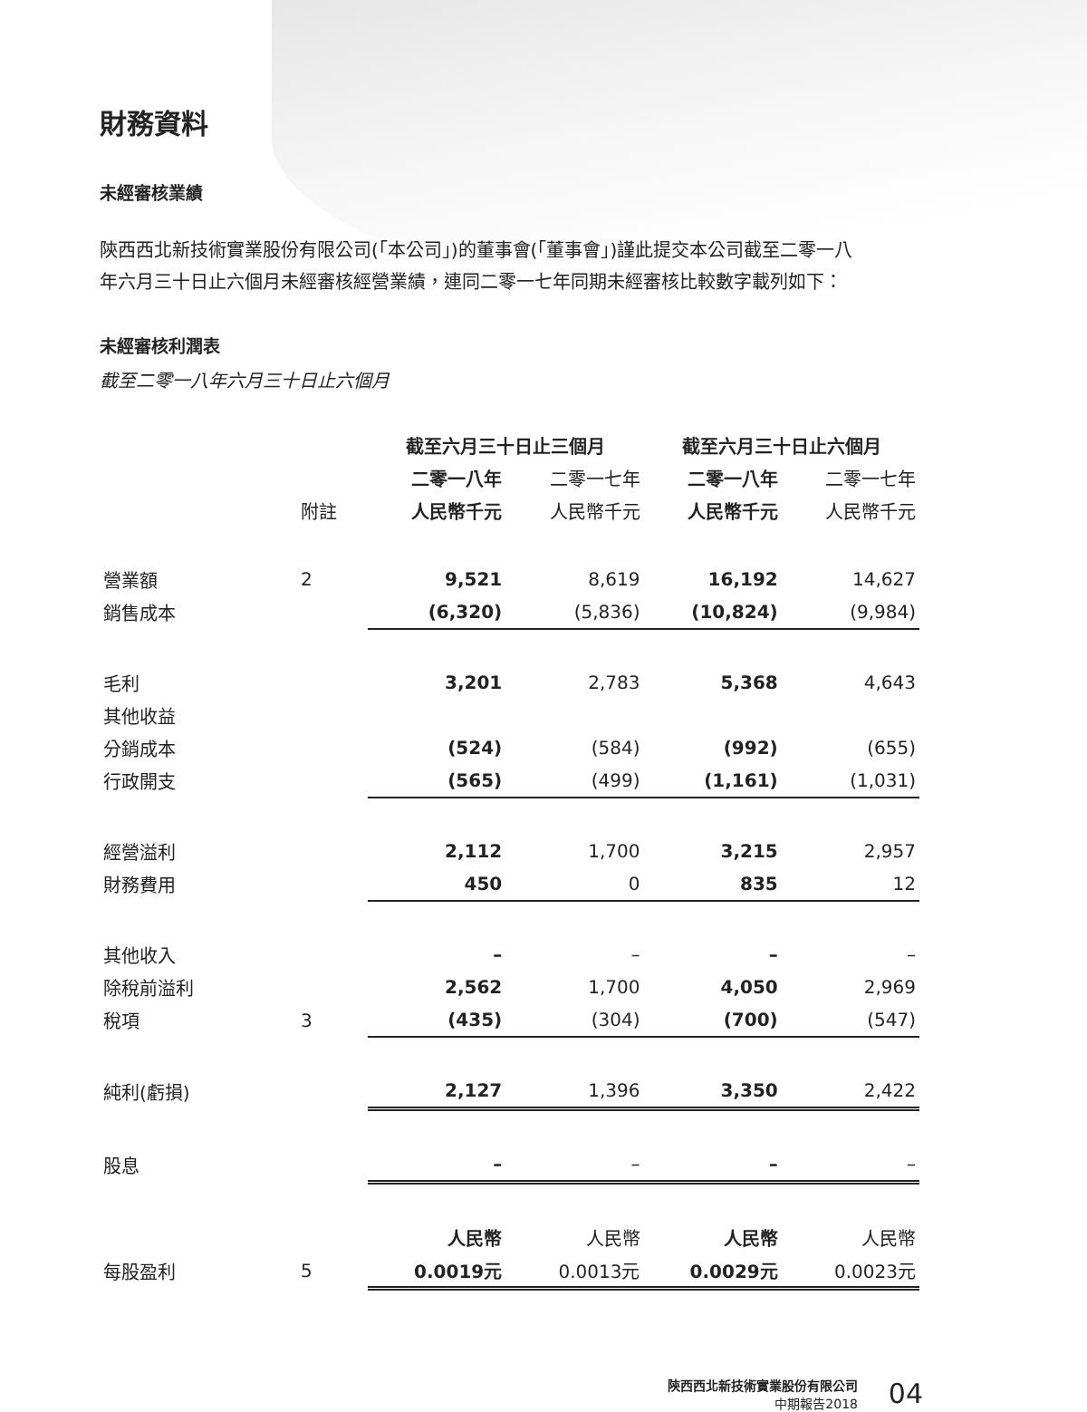財務資料
未經審核業績
陝西西北新技術實業股份有限公司(「本公司」)的董事會(「董事會」)謹此提交本公司截至二零一八年六月三十日止六個月未經審核經營業績，連同二零一七年同期未經審核比較數字載列如下：
未經審核利潤表
截至二零一八年六月三十日止六個月
| | | 截至六月三十日止三個月 | | 截至六月三十日止六個月 | |
| | | 二零一八年 | 二零一七年 | 二零一八年 | 二零一七年 |
| | 附註 | 人民幣千元 | 人民幣千元 | 人民幣千元 | 人民幣千元 |
| 營業額 | 2 | 9,521 | 8,619 | 16,192 | 14,627 |
| 銷售成本 | | (6,320) | (5,836) | (10,824) | (9,984) |
| 毛利 | | 3,201 | 2,783 | 5,368 | 4,643 |
| 其他收益 | | | | | |
| 分銷成本 | | (524) | (584) | (992) | (655) |
| 行政開支 | | (565) | (499) | (1,161) | (1,031) |
| 經營溢利 | | 2,112 | 1,700 | 3,215 | 2,957 |
| 財務費用 | | 450 | 0 | 835 | 12 |
| 其他收入 | | – | – | – | – |
| 除稅前溢利 | | 2,562 | 1,700 | 4,050 | 2,969 |
| 稅項 | 3 | (435) | (304) | (700) | (547) |
| 純利(虧損) | | 2,127 | 1,396 | 3,350 | 2,422 |
| 股息 | | – | – | – | – |
| | | 人民幣 | 人民幣 | 人民幣 | 人民幣 |
| 每股盈利 | 5 | 0.0019元 | 0.0013元 | 0.0029元 | 0.0023元 |
陝西西北新技術實業股份有限公司
中期報告2018
04